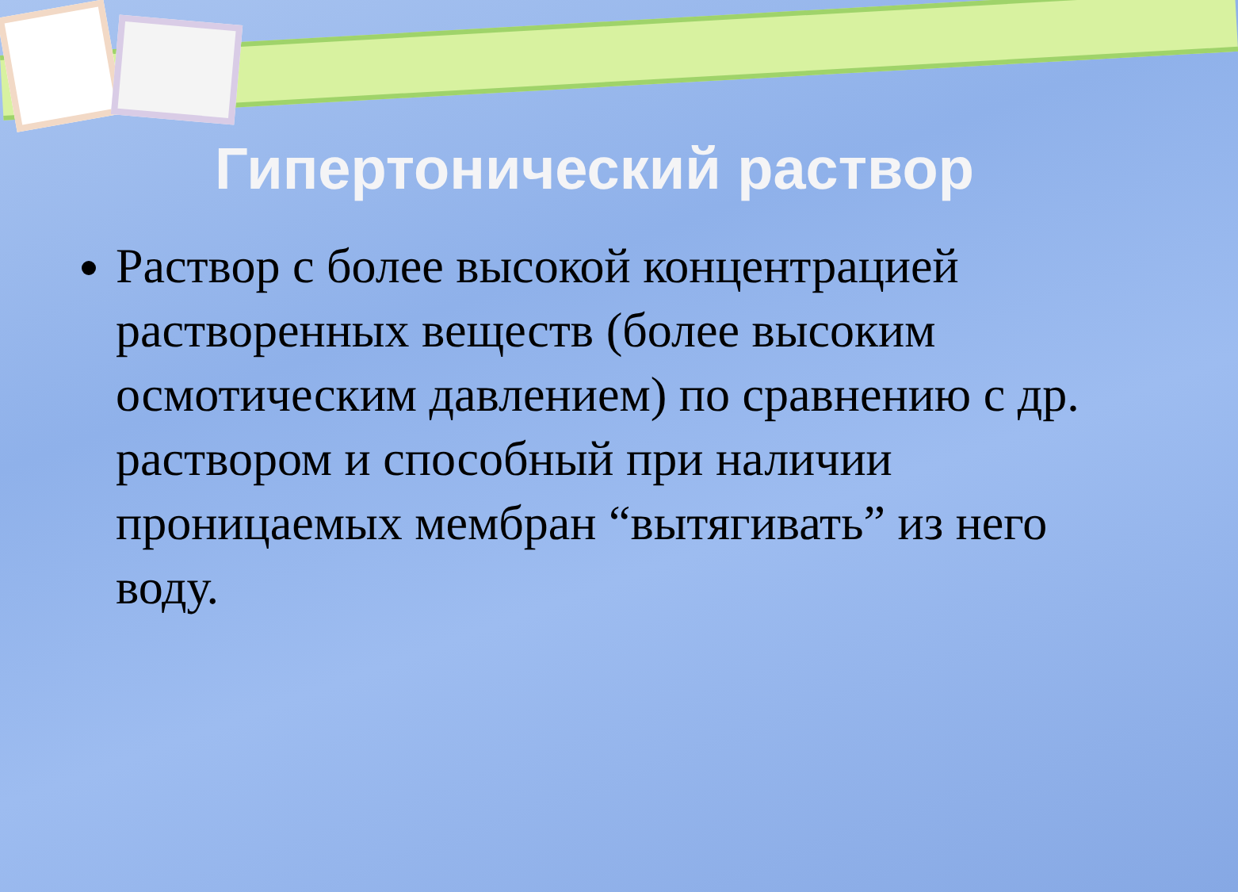Гипертонический раствор
Раствор с более высокой концентрацией растворенных веществ (более высоким осмотическим давлением) по сравнению с др. раствором и способный при наличии проницаемых мембран “вытягивать” из него воду.